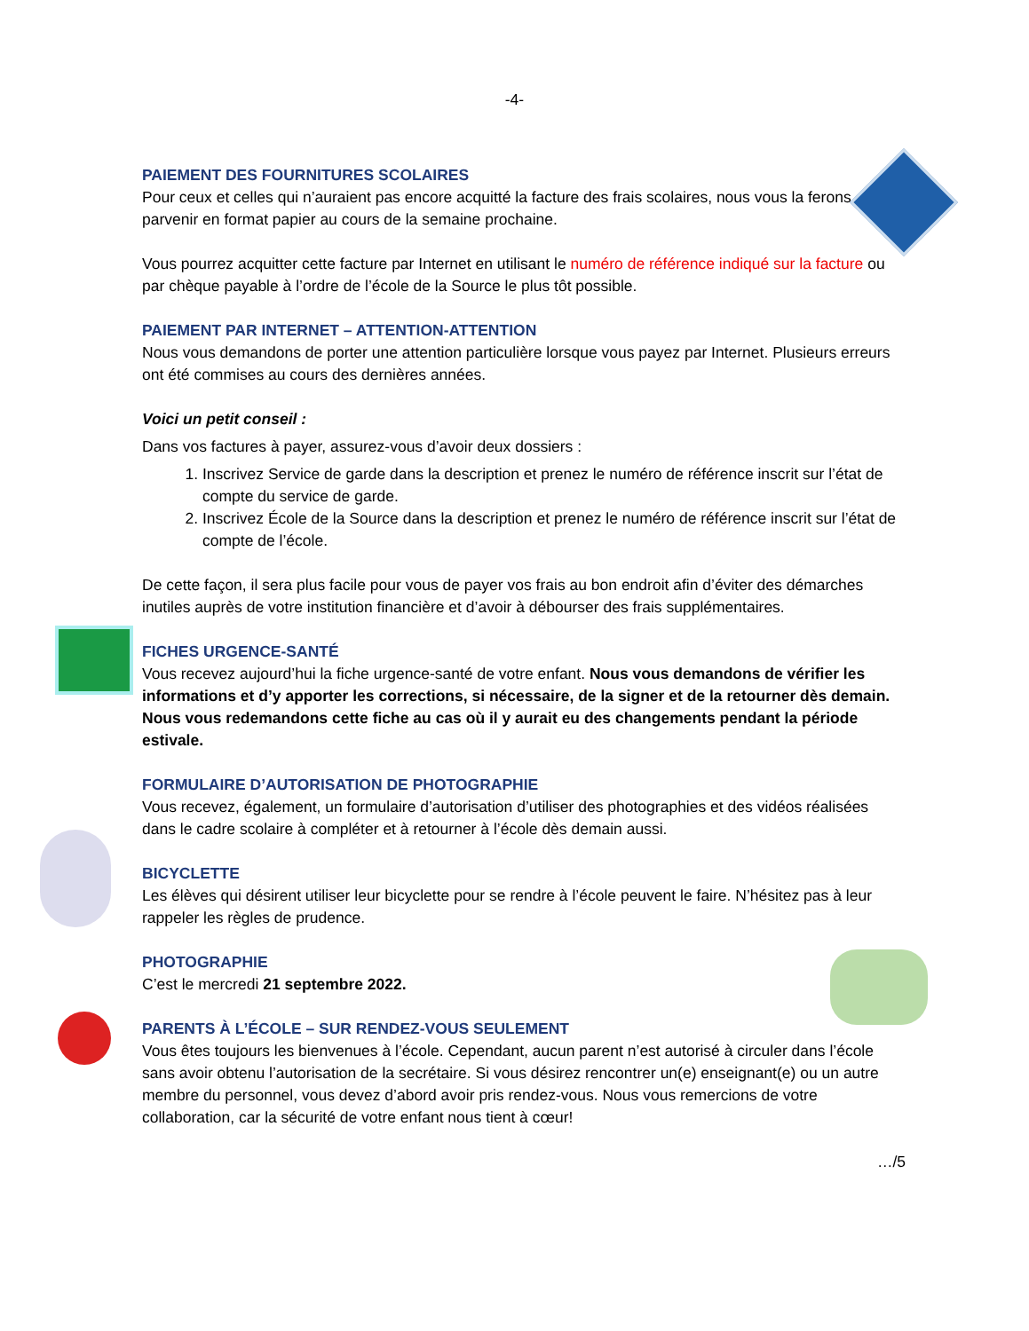-4-
PAIEMENT DES FOURNITURES SCOLAIRES
Pour ceux et celles qui n’auraient pas encore acquitté la facture des frais scolaires, nous vous la ferons parvenir en format papier au cours de la semaine prochaine.
Vous pourrez acquitter cette facture par Internet en utilisant le numéro de référence indiqué sur la facture ou par chèque payable à l’ordre de l’école de la Source le plus tôt possible.
PAIEMENT PAR INTERNET – ATTENTION-ATTENTION
Nous vous demandons de porter une attention particulière lorsque vous payez par Internet. Plusieurs erreurs ont été commises au cours des dernières années.
Voici un petit conseil :
Dans vos factures à payer, assurez-vous d’avoir deux dossiers :
1. Inscrivez Service de garde dans la description et prenez le numéro de référence inscrit sur l’état de compte du service de garde.
2. Inscrivez École de la Source dans la description et prenez le numéro de référence inscrit sur l’état de compte de l’école.
De cette façon, il sera plus facile pour vous de payer vos frais au bon endroit afin d’éviter des démarches inutiles auprès de votre institution financière et d’avoir à débourser des frais supplémentaires.
FICHES URGENCE-SANTÉ
Vous recevez aujourd’hui la fiche urgence-santé de votre enfant. Nous vous demandons de vérifier les informations et d’y apporter les corrections, si nécessaire, de la signer et de la retourner dès demain. Nous vous redemandons cette fiche au cas où il y aurait eu des changements pendant la période estivale.
FORMULAIRE D’AUTORISATION DE PHOTOGRAPHIE
Vous recevez, également, un formulaire d’autorisation d’utiliser des photographies et des vidéos réalisées dans le cadre scolaire à compléter et à retourner à l’école dès demain aussi.
BICYCLETTE
Les élèves qui désirent utiliser leur bicyclette pour se rendre à l’école peuvent le faire. N’hésitez pas à leur rappeler les règles de prudence.
PHOTOGRAPHIE
C’est le mercredi 21 septembre 2022.
PARENTS À L’ÉCOLE – SUR RENDEZ-VOUS SEULEMENT
Vous êtes toujours les bienvenues à l’école. Cependant, aucun parent n’est autorisé à circuler dans l’école sans avoir obtenu l’autorisation de la secrétaire. Si vous désirez rencontrer un(e) enseignant(e) ou un autre membre du personnel, vous devez d’abord avoir pris rendez-vous. Nous vous remercions de votre collaboration, car la sécurité de votre enfant nous tient à cœur!
…/5